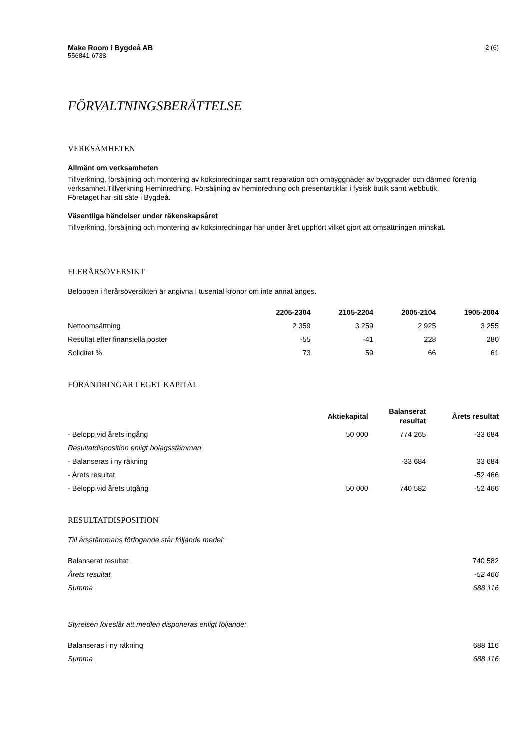Make Room i Bygdeå AB
556841-6738
2 (6)
FÖRVALTNINGSBERÄTTELSE
VERKSAMHETEN
Allmänt om verksamheten
Tillverkning, försäljning och montering av köksinredningar samt reparation och ombyggnader av byggnader och därmed förenlig verksamhet.Tillverkning Heminredning. Försäljning av heminredning och presentartiklar i fysisk butik samt webbutik.
Företaget har sitt säte i Bygdeå.
Väsentliga händelser under räkenskapsåret
Tillverkning, försäljning och montering av köksinredningar har under året upphört vilket gjort att omsättningen minskat.
FLERÅRSÖVERSIKT
Beloppen i flerårsöversikten är angivna i tusental kronor om inte annat anges.
| | 2205-2304 | 2105-2204 | 2005-2104 | 1905-2004 |
| --- | --- | --- | --- | --- |
| Nettoomsättning | 2 359 | 3 259 | 2 925 | 3 255 |
| Resultat efter finansiella poster | -55 | -41 | 228 | 280 |
| Soliditet % | 73 | 59 | 66 | 61 |
FÖRÄNDRINGAR I EGET KAPITAL
| | Aktiekapital | Balanserat resultat | Årets resultat |
| --- | --- | --- | --- |
| - Belopp vid årets ingång | 50 000 | 774 265 | -33 684 |
| Resultatdisposition enligt bolagsstämman | | | |
| - Balanseras i ny räkning | | -33 684 | 33 684 |
| - Årets resultat | | | -52 466 |
| - Belopp vid årets utgång | 50 000 | 740 582 | -52 466 |
RESULTATDISPOSITION
Till årsstämmans förfogande står följande medel:
| Balanserat resultat | 740 582 |
| Årets resultat | -52 466 |
| Summa | 688 116 |
Styrelsen föreslår att medlen disponeras enligt följande:
| Balanseras i ny räkning | 688 116 |
| Summa | 688 116 |